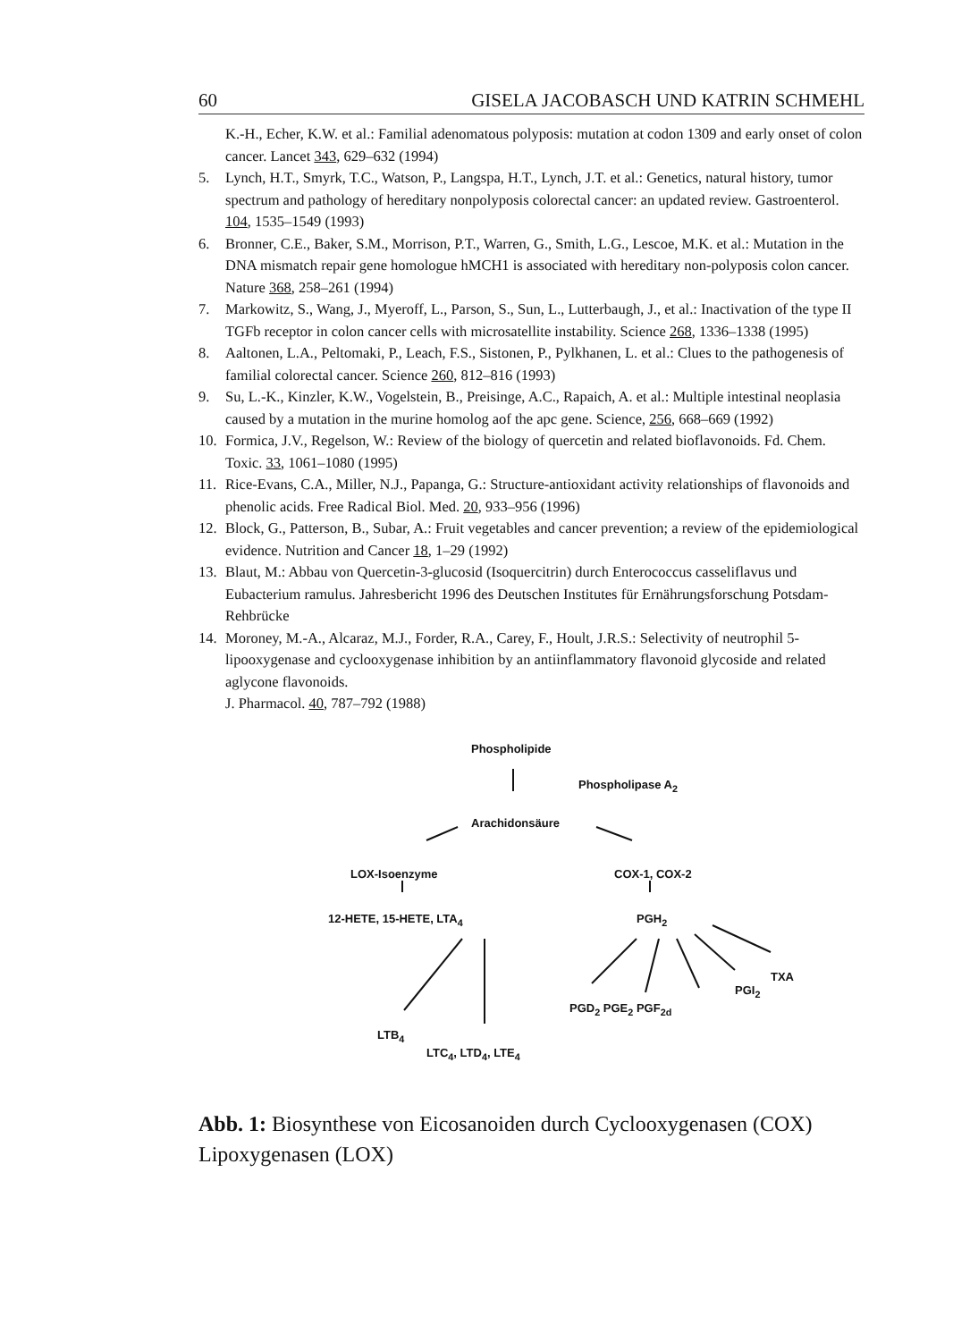60 GISELA JACOBASCH UND KATRIN SCHMEHL
K.-H., Echer, K.W. et al.: Familial adenomatous polyposis: mutation at codon 1309 and early onset of colon cancer. Lancet 343, 629–632 (1994)
5. Lynch, H.T., Smyrk, T.C., Watson, P., Langspa, H.T., Lynch, J.T. et al.: Genetics, natural history, tumor spectrum and pathology of hereditary nonpolyposis colorectal cancer: an updated review. Gastroenterol. 104, 1535–1549 (1993)
6. Bronner, C.E., Baker, S.M., Morrison, P.T., Warren, G., Smith, L.G., Lescoe, M.K. et al.: Mutation in the DNA mismatch repair gene homologue hMCH1 is associated with hereditary non-polyposis colon cancer. Nature 368, 258–261 (1994)
7. Markowitz, S., Wang, J., Myeroff, L., Parson, S., Sun, L., Lutterbaugh, J., et al.: Inactivation of the type II TGFb receptor in colon cancer cells with microsatellite instability. Science 268, 1336–1338 (1995)
8. Aaltonen, L.A., Peltomaki, P., Leach, F.S., Sistonen, P., Pylkhanen, L. et al.: Clues to the pathogenesis of familial colorectal cancer. Science 260, 812–816 (1993)
9. Su, L.-K., Kinzler, K.W., Vogelstein, B., Preisinge, A.C., Rapaich, A. et al.: Multiple intestinal neoplasia caused by a mutation in the murine homolog aof the apc gene. Science, 256, 668–669 (1992)
10. Formica, J.V., Regelson, W.: Review of the biology of quercetin and related bioflavonoids. Fd. Chem. Toxic. 33, 1061–1080 (1995)
11. Rice-Evans, C.A., Miller, N.J., Papanga, G.: Structure-antioxidant activity relationships of flavonoids and phenolic acids. Free Radical Biol. Med. 20, 933–956 (1996)
12. Block, G., Patterson, B., Subar, A.: Fruit vegetables and cancer prevention; a review of the epidemiological evidence. Nutrition and Cancer 18, 1–29 (1992)
13. Blaut, M.: Abbau von Quercetin-3-glucosid (Isoquercitrin) durch Enterococcus casseliflavus und Eubacterium ramulus. Jahresbericht 1996 des Deutschen Institutes für Ernährungsforschung Potsdam-Rehbrücke
14. Moroney, M.-A., Alcaraz, M.J., Forder, R.A., Carey, F., Hoult, J.R.S.: Selectivity of neutrophil 5-lipooxygenase and cyclooxygenase inhibition by an antiinflammatory flavonoid glycoside and related aglycone flavonoids.
J. Pharmacol. 40, 787–792 (1988)
Phospholipide
Phospholipase A<sub>2</sub>
Arachidonsäure
LOX-Isoenzyme COX-1, COX-2
12-HETE, 15-HETE, LTA<sub>4</sub> PGH<sub>2</sub>
TXA
PGI<sub>2</sub>
PGD<sub>2</sub> PGE<sub>2</sub> PGF<sub>2d</sub>
LTB<sub>4</sub>
LTC<sub>4</sub>, LTD<sub>4</sub>, LTE<sub>4</sub>
Abb. 1: Biosynthese von Eicosanoiden durch Cyclooxygenasen (COX) Lipoxygenasen (LOX)